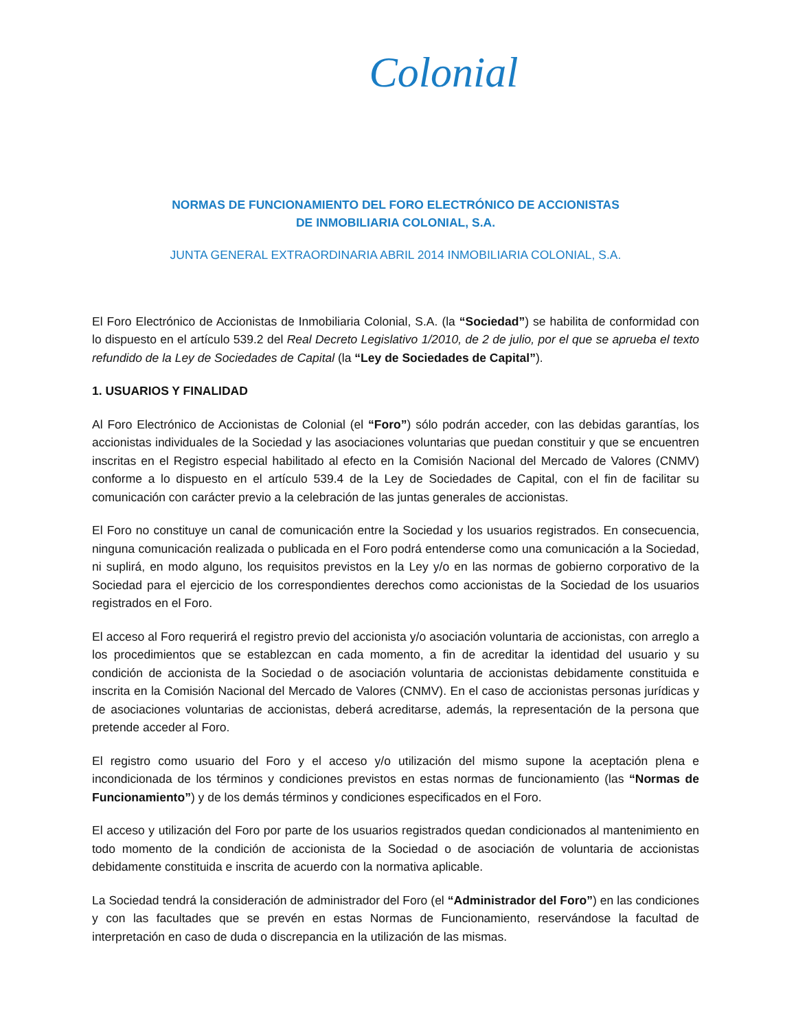Colonial
NORMAS DE FUNCIONAMIENTO DEL FORO ELECTRÓNICO DE ACCIONISTAS
DE INMOBILIARIA COLONIAL, S.A.
JUNTA GENERAL EXTRAORDINARIA ABRIL 2014 INMOBILIARIA COLONIAL, S.A.
El Foro Electrónico de Accionistas de Inmobiliaria Colonial, S.A. (la “Sociedad”) se habilita de conformidad con lo dispuesto en el artículo 539.2 del Real Decreto Legislativo 1/2010, de 2 de julio, por el que se aprueba el texto refundido de la Ley de Sociedades de Capital (la “Ley de Sociedades de Capital”).
1. USUARIOS Y FINALIDAD
Al Foro Electrónico de Accionistas de Colonial (el “Foro”) sólo podrán acceder, con las debidas garantías, los accionistas individuales de la Sociedad y las asociaciones voluntarias que puedan constituir y que se encuentren inscritas en el Registro especial habilitado al efecto en la Comisión Nacional del Mercado de Valores (CNMV) conforme a lo dispuesto en el artículo 539.4 de la Ley de Sociedades de Capital, con el fin de facilitar su comunicación con carácter previo a la celebración de las juntas generales de accionistas.
El Foro no constituye un canal de comunicación entre la Sociedad y los usuarios registrados. En consecuencia, ninguna comunicación realizada o publicada en el Foro podrá entenderse como una comunicación a la Sociedad, ni suplirá, en modo alguno, los requisitos previstos en la Ley y/o en las normas de gobierno corporativo de la Sociedad para el ejercicio de los correspondientes derechos como accionistas de la Sociedad de los usuarios registrados en el Foro.
El acceso al Foro requerirá el registro previo del accionista y/o asociación voluntaria de accionistas, con arreglo a los procedimientos que se establezcan en cada momento, a fin de acreditar la identidad del usuario y su condición de accionista de la Sociedad o de asociación voluntaria de accionistas debidamente constituida e inscrita en la Comisión Nacional del Mercado de Valores (CNMV). En el caso de accionistas personas jurídicas y de asociaciones voluntarias de accionistas, deberá acreditarse, además, la representación de la persona que pretende acceder al Foro.
El registro como usuario del Foro y el acceso y/o utilización del mismo supone la aceptación plena e incondicionada de los términos y condiciones previstos en estas normas de funcionamiento (las “Normas de Funcionamiento”) y de los demás términos y condiciones especificados en el Foro.
El acceso y utilización del Foro por parte de los usuarios registrados quedan condicionados al mantenimiento en todo momento de la condición de accionista de la Sociedad o de asociación de voluntaria de accionistas debidamente constituida e inscrita de acuerdo con la normativa aplicable.
La Sociedad tendrá la consideración de administrador del Foro (el “Administrador del Foro”) en las condiciones y con las facultades que se prevén en estas Normas de Funcionamiento, reservándose la facultad de interpretación en caso de duda o discrepancia en la utilización de las mismas.